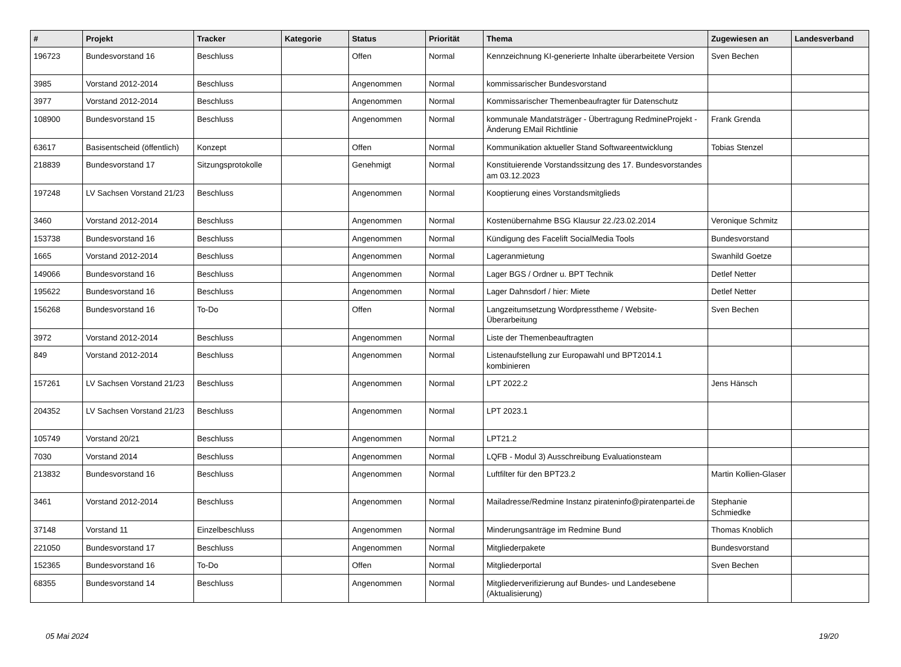| # | Projekt | Tracker | Kategorie | Status | Priorität | Thema | Zugewiesen an | Landesverband |
| --- | --- | --- | --- | --- | --- | --- | --- | --- |
| 196723 | Bundesvorstand 16 | Beschluss | | Offen | Normal | Kennzeichnung KI-generierte Inhalte überarbeitete Version | Sven Bechen | |
| 3985 | Vorstand 2012-2014 | Beschluss | | Angenommen | Normal | kommissarischer Bundesvorstand | | |
| 3977 | Vorstand 2012-2014 | Beschluss | | Angenommen | Normal | Kommissarischer Themenbeaufragter für Datenschutz | | |
| 108900 | Bundesvorstand 15 | Beschluss | | Angenommen | Normal | kommunale Mandatsträger - Übertragung RedmineProjekt - Änderung EMail Richtlinie | Frank Grenda | |
| 63617 | Basisentscheid (öffentlich) | Konzept | | Offen | Normal | Kommunikation aktueller Stand Softwareentwicklung | Tobias Stenzel | |
| 218839 | Bundesvorstand 17 | Sitzungsprotokolle | | Genehmigt | Normal | Konstituierende Vorstandssitzung des 17. Bundesvorstandes am 03.12.2023 | | |
| 197248 | LV Sachsen Vorstand 21/23 | Beschluss | | Angenommen | Normal | Kooptierung eines Vorstandsmitglieds | | |
| 3460 | Vorstand 2012-2014 | Beschluss | | Angenommen | Normal | Kostenübernahme BSG Klausur 22./23.02.2014 | Veronique Schmitz | |
| 153738 | Bundesvorstand 16 | Beschluss | | Angenommen | Normal | Kündigung des Facelift SocialMedia Tools | Bundesvorstand | |
| 1665 | Vorstand 2012-2014 | Beschluss | | Angenommen | Normal | Lageranmietung | Swanhild Goetze | |
| 149066 | Bundesvorstand 16 | Beschluss | | Angenommen | Normal | Lager BGS / Ordner u. BPT Technik | Detlef Netter | |
| 195622 | Bundesvorstand 16 | Beschluss | | Angenommen | Normal | Lager Dahnsdorf / hier: Miete | Detlef Netter | |
| 156268 | Bundesvorstand 16 | To-Do | | Offen | Normal | Langzeitumsetzung Wordpresstheme / Website-Überarbeitung | Sven Bechen | |
| 3972 | Vorstand 2012-2014 | Beschluss | | Angenommen | Normal | Liste der Themenbeauftragten | | |
| 849 | Vorstand 2012-2014 | Beschluss | | Angenommen | Normal | Listenaufstellung zur Europawahl und BPT2014.1 kombinieren | | |
| 157261 | LV Sachsen Vorstand 21/23 | Beschluss | | Angenommen | Normal | LPT 2022.2 | Jens Hänsch | |
| 204352 | LV Sachsen Vorstand 21/23 | Beschluss | | Angenommen | Normal | LPT 2023.1 | | |
| 105749 | Vorstand 20/21 | Beschluss | | Angenommen | Normal | LPT21.2 | | |
| 7030 | Vorstand 2014 | Beschluss | | Angenommen | Normal | LQFB - Modul 3) Ausschreibung Evaluationsteam | | |
| 213832 | Bundesvorstand 16 | Beschluss | | Angenommen | Normal | Luftfilter für den BPT23.2 | Martin Kollien-Glaser | |
| 3461 | Vorstand 2012-2014 | Beschluss | | Angenommen | Normal | Mailadresse/Redmine Instanz pirateninfo@piratenpartei.de | Stephanie Schmiedke | |
| 37148 | Vorstand 11 | Einzelbeschluss | | Angenommen | Normal | Minderungsanträge im Redmine Bund | Thomas Knoblich | |
| 221050 | Bundesvorstand 17 | Beschluss | | Angenommen | Normal | Mitgliederpakete | Bundesvorstand | |
| 152365 | Bundesvorstand 16 | To-Do | | Offen | Normal | Mitgliederportal | Sven Bechen | |
| 68355 | Bundesvorstand 14 | Beschluss | | Angenommen | Normal | Mitgliederverifizierung auf Bundes- und Landesebene (Aktualisierung) | | |
05 Mai 2024 19/20